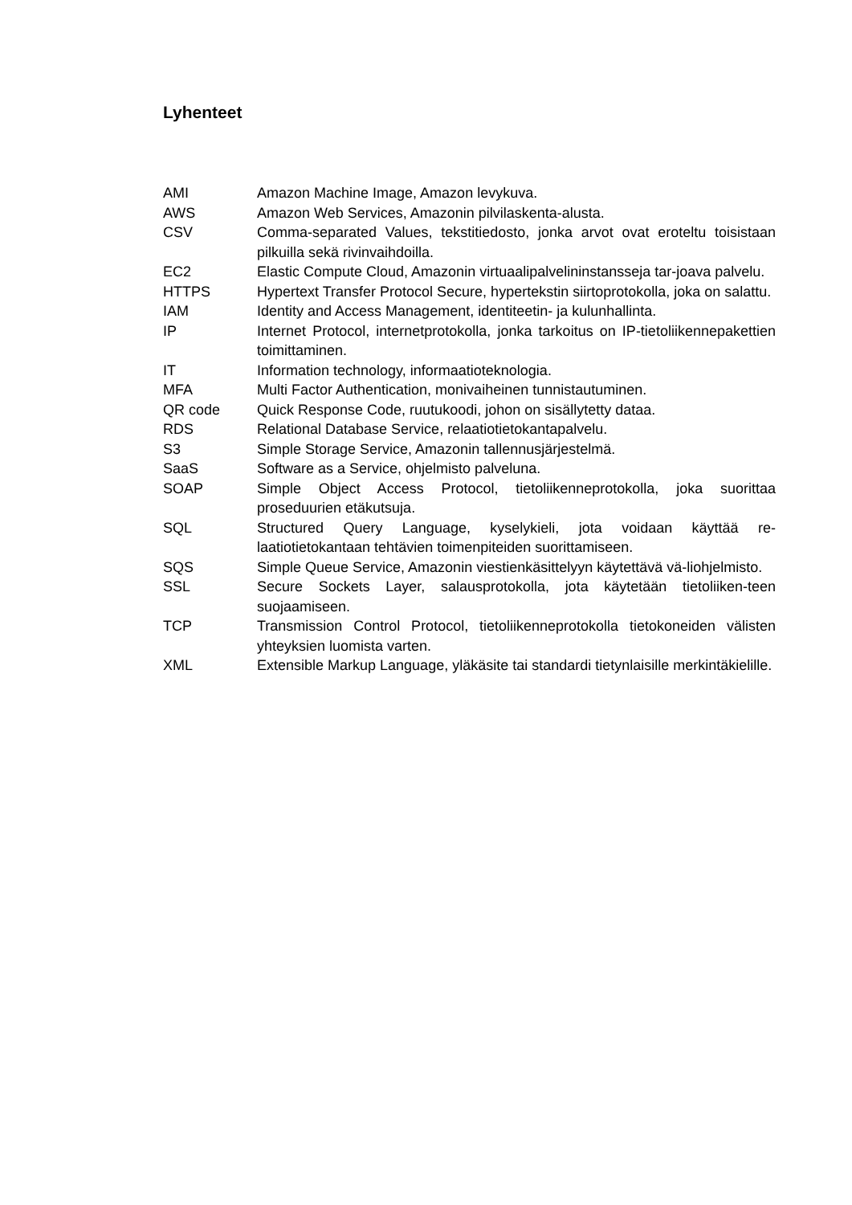Lyhenteet
AMI Amazon Machine Image, Amazon levykuva.
AWS Amazon Web Services, Amazonin pilvilaskenta-alusta.
CSV Comma-separated Values, tekstitiedosto, jonka arvot ovat eroteltu toisistaan pilkuilla sekä rivinvaihdoilla.
EC2 Elastic Compute Cloud, Amazonin virtuaalipalvelininstansseja tar-joava palvelu.
HTTPS Hypertext Transfer Protocol Secure, hypertekstin siirtoprotokolla, joka on salattu.
IAM Identity and Access Management, identiteetin- ja kulunhallinta.
IP Internet Protocol, internetprotokolla, jonka tarkoitus on IP-tietoliikennepakettien toimittaminen.
IT Information technology, informaatioteknologia.
MFA Multi Factor Authentication, monivaiheinen tunnistautuminen.
QR code Quick Response Code, ruutukoodi, johon on sisällytetty dataa.
RDS Relational Database Service, relaatiotietokantapalvelu.
S3 Simple Storage Service, Amazonin tallennusjärjestelmä.
SaaS Software as a Service, ohjelmisto palveluna.
SOAP Simple Object Access Protocol, tietoliikenneprotokolla, joka suorittaa proseduurien etäkutsuja.
SQL Structured Query Language, kyselykieli, jota voidaan käyttää re-laatiotietokantaan tehtävien toimenpiteiden suorittamiseen.
SQS Simple Queue Service, Amazonin viestienkäsittelyyn käytettävä vä-liohjelmisto.
SSL Secure Sockets Layer, salausprotokolla, jota käytetään tietoliiken-teen suojaamiseen.
TCP Transmission Control Protocol, tietoliikenneprotokolla tietokoneiden välisten yhteyksien luomista varten.
XML Extensible Markup Language, yläkäsite tai standardi tietynlaisille merkintäkielille.